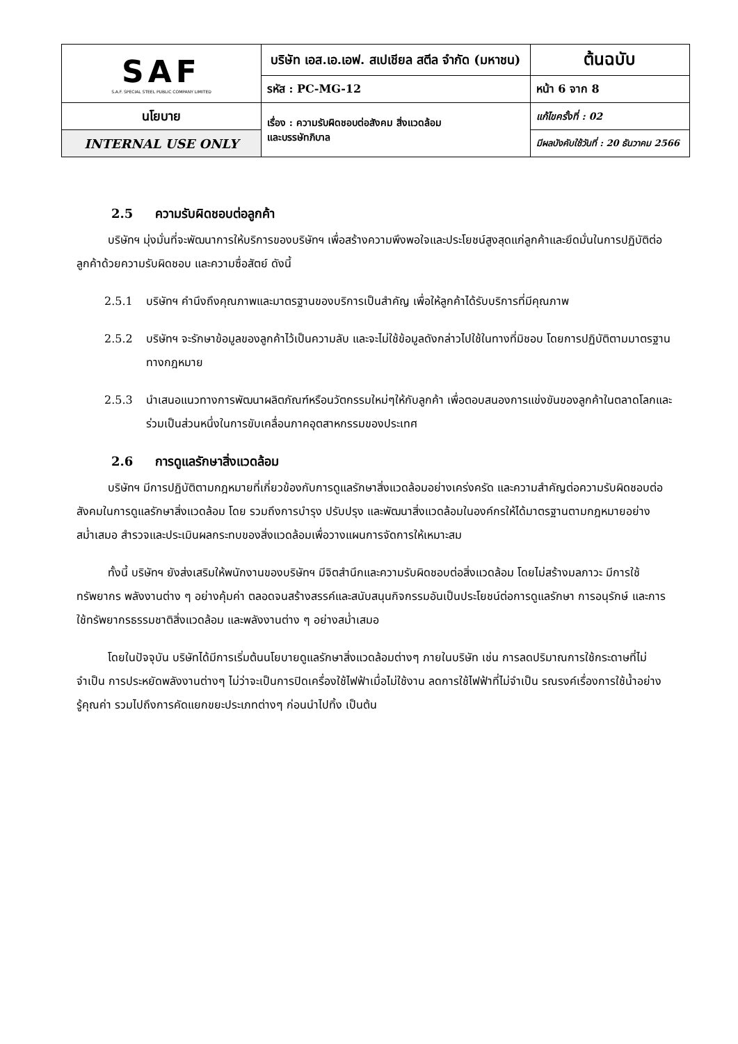| SAF S.A.F. SPECIAL STEEL PUBLIC COMPANY LIMITED | บริษัท เอส.เอ.เอฟ. สเปเชียล สตีล จำกัด (มหาชน) | | ต้นฉบับ |
| | รหัส : PC-MG-12 | หน้า 6 จาก 8 | |
| นโยบาย | เรื่อง : ความรับผิดชอบต่อสังคม สิ่งแวดล้อม และบรรษัทภิบาล | แก้ไขครั้งที่ : 02 | |
| INTERNAL USE ONLY | | มีผลบังคับใช้วันที่ : 20 ธันวาคม 2566 | |
2.5 ความรับผิดชอบต่อลูกค้า
บริษัทฯ มุ่งมั่นที่จะพัฒนาการให้บริการของบริษัทฯ เพื่อสร้างความพึงพอใจและประโยชน์สูงสุดแก่ลูกค้าและยึดมั่นในการปฏิบัติต่อลูกค้าด้วยความรับผิดชอบ และความซื่อสัตย์ ดังนี้
2.5.1 บริษัทฯ คำนึงถึงคุณภาพและมาตรฐานของบริการเป็นสำคัญ เพื่อให้ลูกค้าได้รับบริการที่มีคุณภาพ
2.5.2 บริษัทฯ จะรักษาข้อมูลของลูกค้าไว้เป็นความลับ และจะไม่ใช้ข้อมูลดังกล่าวไปใช้ในทางที่มิชอบ โดยการปฏิบัติตามมาตรฐานทางกฎหมาย
2.5.3 นำเสนอแนวทางการพัฒนาผลิตภัณฑ์หรือนวัตกรรมใหม่ๆให้กับลูกค้า เพื่อตอบสนองการแข่งขันของลูกค้าในตลาดโลกและร่วมเป็นส่วนหนึ่งในการขับเคลื่อนภาคอุตสาหกรรมของประเทศ
2.6 การดูแลรักษาสิ่งแวดล้อม
บริษัทฯ มีการปฏิบัติตามกฎหมายที่เกี่ยวข้องกับการดูแลรักษาสิ่งแวดล้อมอย่างเคร่งครัด และความสำคัญต่อความรับผิดชอบต่อสังคมในการดูแลรักษาสิ่งแวดล้อม โดย รวมถึงการบำรุง ปรับปรุง และพัฒนาสิ่งแวดล้อมในองค์กรให้ได้มาตรฐานตามกฎหมายอย่างสม่ำเสมอ สำรวจและประเมินผลกระทบของสิ่งแวดล้อมเพื่อวางแผนการจัดการให้เหมาะสม
ทั้งนี้ บริษัทฯ ยังส่งเสริมให้พนักงานของบริษัทฯ มีจิตสำนึกและความรับผิดชอบต่อสิ่งแวดล้อม โดยไม่สร้างมลภาวะ มีการใช้ทรัพยากร พลังงานต่าง ๆ อย่างคุ้มค่า ตลอดจนสร้างสรรค์และสนับสนุนกิจกรรมอันเป็นประโยชน์ต่อการดูแลรักษา การอนุรักษ์ และการใช้ทรัพยากรธรรมชาติสิ่งแวดล้อม และพลังงานต่าง ๆ อย่างสม่ำเสมอ
โดยในปัจจุบัน บริษัทได้มีการเริ่มต้นนโยบายดูแลรักษาสิ่งแวดล้อมต่างๆ ภายในบริษัท เช่น การลดปริมาณการใช้กระดาษที่ไม่จำเป็น การประหยัดพลังงานต่างๆ ไม่ว่าจะเป็นการปิดเครื่องใช้ไฟฟ้าเมื่อไม่ใช้งาน ลดการใช้ไฟฟ้าที่ไม่จำเป็น รณรงค์เรื่องการใช้น้ำอย่างรู้คุณค่า รวมไปถึงการคัดแยกขยะประเภทต่างๆ ก่อนนำไปทิ้ง เป็นต้น